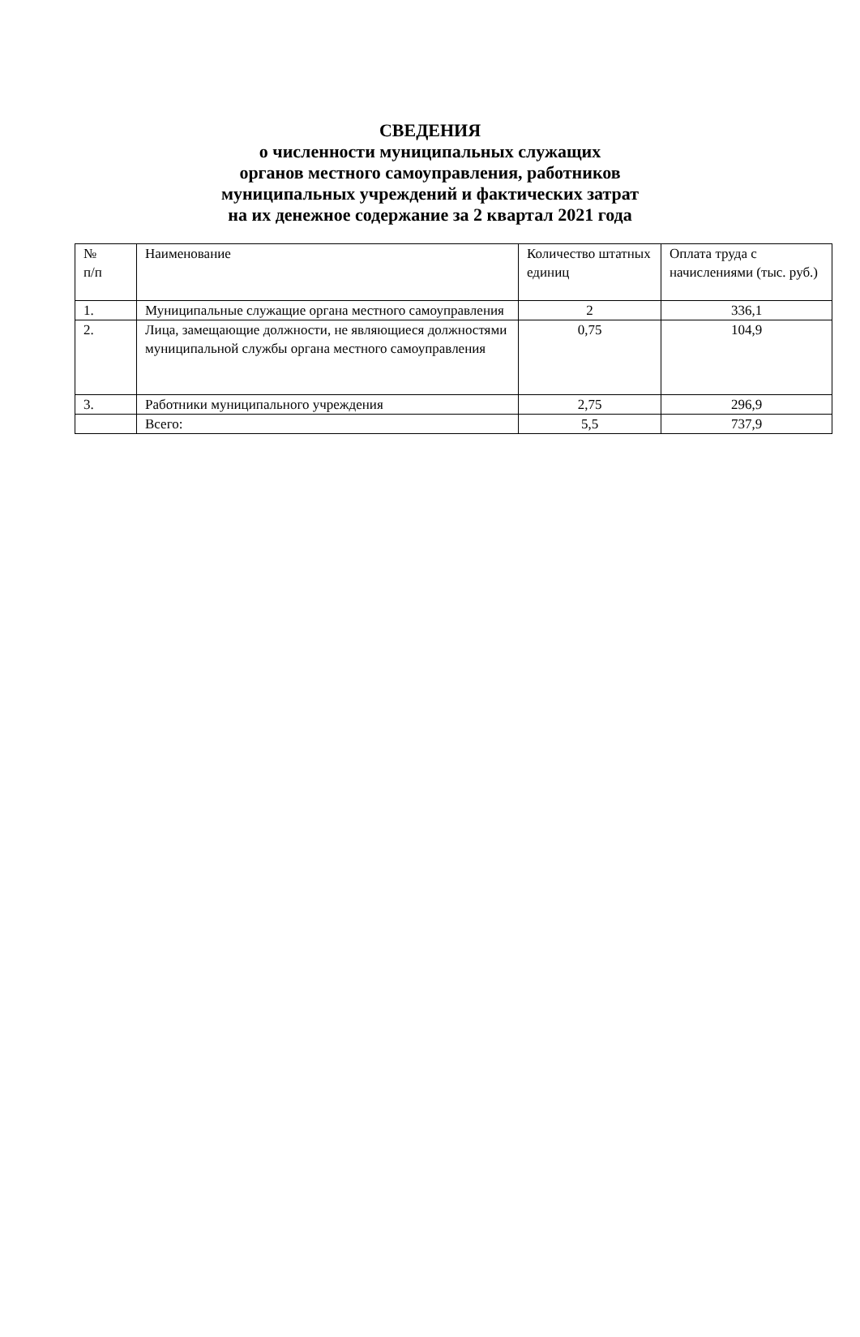СВЕДЕНИЯ
о численности муниципальных служащих
органов местного самоуправления, работников
муниципальных учреждений и фактических затрат
на их денежное содержание за 2 квартал 2021 года
| № п/п | Наименование | Количество штатных единиц | Оплата труда с начислениями (тыс. руб.) |
| --- | --- | --- | --- |
| 1. | Муниципальные служащие органа местного самоуправления | 2 | 336,1 |
| 2. | Лица, замещающие должности, не являющиеся должностями муниципальной службы органа местного самоуправления | 0,75 | 104,9 |
| 3. | Работники муниципального учреждения | 2,75 | 296,9 |
| | Всего: | 5,5 | 737,9 |